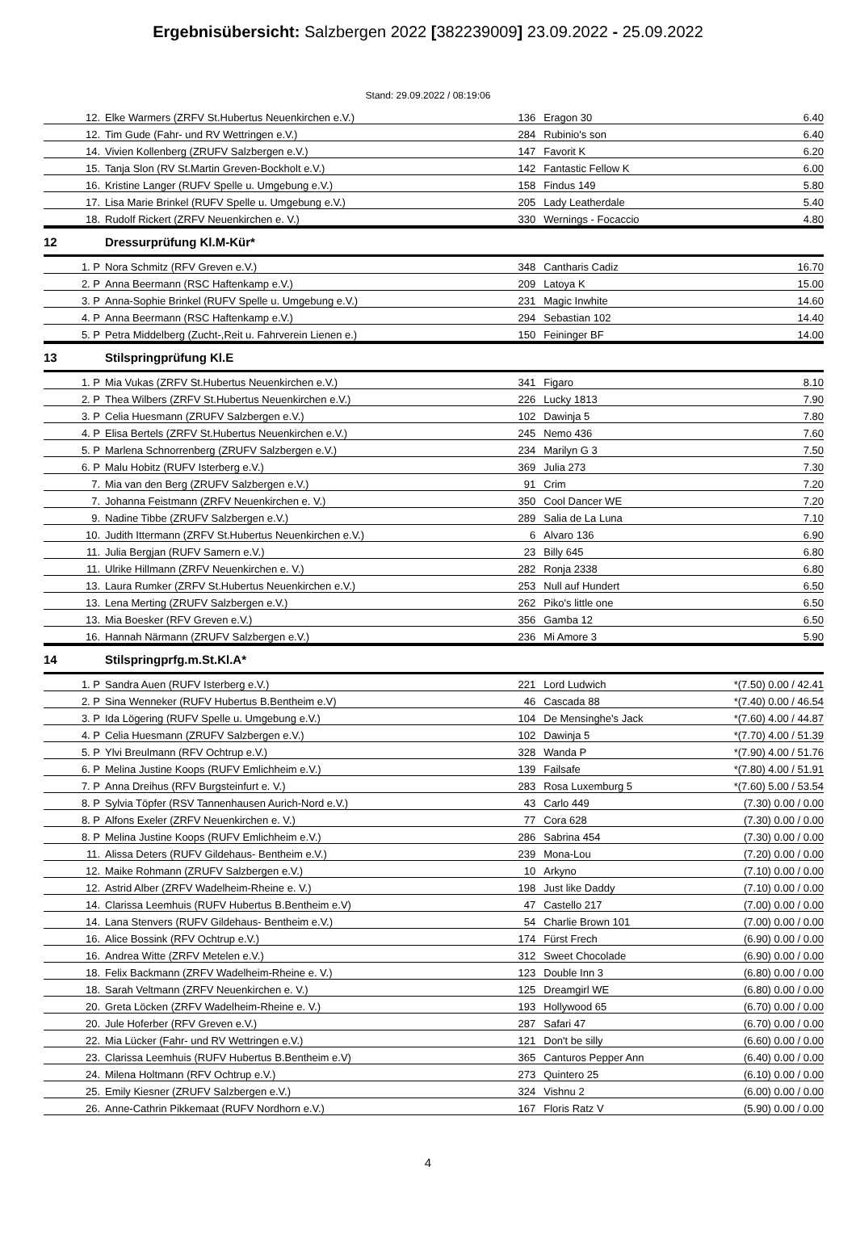Ergebnisübersicht: Salzbergen 2022 [382239009] 23.09.2022 - 25.09.2022
Stand: 29.09.2022 / 08:19:06
| 12. | Elke Warmers (ZRFV St.Hubertus Neuenkirchen e.V.) | 136 | Eragon 30 | 6.40 |
| 12. | Tim Gude (Fahr- und RV Wettringen e.V.) | 284 | Rubinio's son | 6.40 |
| 14. | Vivien Kollenberg (ZRUFV Salzbergen e.V.) | 147 | Favorit K | 6.20 |
| 15. | Tanja Slon (RV St.Martin Greven-Bockholt e.V.) | 142 | Fantastic Fellow K | 6.00 |
| 16. | Kristine Langer (RUFV Spelle u. Umgebung e.V.) | 158 | Findus 149 | 5.80 |
| 17. | Lisa Marie Brinkel (RUFV Spelle u. Umgebung e.V.) | 205 | Lady Leatherdale | 5.40 |
| 18. | Rudolf Rickert (ZRFV Neuenkirchen e. V.) | 330 | Wernings - Focaccio | 4.80 |
| 12 | Dressurprüfung Kl.M-Kür* | | | |
| 1. P | Nora Schmitz (RFV Greven e.V.) | 348 | Cantharis Cadiz | 16.70 |
| 2. P | Anna Beermann (RSC Haftenkamp e.V.) | 209 | Latoya K | 15.00 |
| 3. P | Anna-Sophie Brinkel (RUFV Spelle u. Umgebung e.V.) | 231 | Magic Inwhite | 14.60 |
| 4. P | Anna Beermann (RSC Haftenkamp e.V.) | 294 | Sebastian 102 | 14.40 |
| 5. P | Petra Middelberg (Zucht-,Reit u. Fahrverein Lienen e.) | 150 | Feininger BF | 14.00 |
| 13 | Stilspringprüfung Kl.E | | | |
| 1. P | Mia Vukas (ZRFV St.Hubertus Neuenkirchen e.V.) | 341 | Figaro | 8.10 |
| 2. P | Thea Wilbers (ZRFV St.Hubertus Neuenkirchen e.V.) | 226 | Lucky 1813 | 7.90 |
| 3. P | Celia Huesmann (ZRUFV Salzbergen e.V.) | 102 | Dawinja 5 | 7.80 |
| 4. P | Elisa Bertels (ZRFV St.Hubertus Neuenkirchen e.V.) | 245 | Nemo 436 | 7.60 |
| 5. P | Marlena Schnorrenberg (ZRUFV Salzbergen e.V.) | 234 | Marilyn G 3 | 7.50 |
| 6. P | Malu Hobitz (RUFV Isterberg e.V.) | 369 | Julia 273 | 7.30 |
| 7. | Mia van den Berg (ZRUFV Salzbergen e.V.) | 91 | Crim | 7.20 |
| 7. | Johanna Feistmann (ZRFV Neuenkirchen e. V.) | 350 | Cool Dancer WE | 7.20 |
| 9. | Nadine Tibbe (ZRUFV Salzbergen e.V.) | 289 | Salia de La Luna | 7.10 |
| 10. | Judith Ittermann (ZRFV St.Hubertus Neuenkirchen e.V.) | 6 | Alvaro 136 | 6.90 |
| 11. | Julia Bergjan (RUFV Samern e.V.) | 23 | Billy 645 | 6.80 |
| 11. | Ulrike Hillmann (ZRFV Neuenkirchen e. V.) | 282 | Ronja 2338 | 6.80 |
| 13. | Laura Rumker (ZRFV St.Hubertus Neuenkirchen e.V.) | 253 | Null auf Hundert | 6.50 |
| 13. | Lena Merting (ZRUFV Salzbergen e.V.) | 262 | Piko's little one | 6.50 |
| 13. | Mia Boesker (RFV Greven e.V.) | 356 | Gamba 12 | 6.50 |
| 16. | Hannah Närmann (ZRUFV Salzbergen e.V.) | 236 | Mi Amore 3 | 5.90 |
| 14 | Stilspringprfg.m.St.Kl.A* | | | |
| 1. P | Sandra Auen (RUFV Isterberg e.V.) | 221 | Lord Ludwich | *(7.50) 0.00 / 42.41 |
| 2. P | Sina Wenneker (RUFV Hubertus B.Bentheim e.V) | 46 | Cascada 88 | *(7.40) 0.00 / 46.54 |
| 3. P | Ida Lögering (RUFV Spelle u. Umgebung e.V.) | 104 | De Mensinghe's Jack | *(7.60) 4.00 / 44.87 |
| 4. P | Celia Huesmann (ZRUFV Salzbergen e.V.) | 102 | Dawinja 5 | *(7.70) 4.00 / 51.39 |
| 5. P | Ylvi Breulmann (RFV Ochtrup e.V.) | 328 | Wanda P | *(7.90) 4.00 / 51.76 |
| 6. P | Melina Justine Koops (RUFV Emlichheim e.V.) | 139 | Failsafe | *(7.80) 4.00 / 51.91 |
| 7. P | Anna Dreihus (RFV Burgsteinfurt e. V.) | 283 | Rosa Luxemburg 5 | *(7.60) 5.00 / 53.54 |
| 8. P | Sylvia Töpfer (RSV Tannenhausen Aurich-Nord e.V.) | 43 | Carlo 449 | (7.30) 0.00 / 0.00 |
| 8. P | Alfons Exeler (ZRFV Neuenkirchen e. V.) | 77 | Cora 628 | (7.30) 0.00 / 0.00 |
| 8. P | Melina Justine Koops (RUFV Emlichheim e.V.) | 286 | Sabrina 454 | (7.30) 0.00 / 0.00 |
| 11. | Alissa Deters (RUFV Gildehaus- Bentheim e.V.) | 239 | Mona-Lou | (7.20) 0.00 / 0.00 |
| 12. | Maike Rohmann (ZRUFV Salzbergen e.V.) | 10 | Arkyno | (7.10) 0.00 / 0.00 |
| 12. | Astrid Alber (ZRFV Wadelheim-Rheine e. V.) | 198 | Just like Daddy | (7.10) 0.00 / 0.00 |
| 14. | Clarissa Leemhuis (RUFV Hubertus B.Bentheim e.V) | 47 | Castello 217 | (7.00) 0.00 / 0.00 |
| 14. | Lana Stenvers (RUFV Gildehaus- Bentheim e.V.) | 54 | Charlie Brown 101 | (7.00) 0.00 / 0.00 |
| 16. | Alice Bossink (RFV Ochtrup e.V.) | 174 | Fürst Frech | (6.90) 0.00 / 0.00 |
| 16. | Andrea Witte (ZRFV Metelen e.V.) | 312 | Sweet Chocolade | (6.90) 0.00 / 0.00 |
| 18. | Felix Backmann (ZRFV Wadelheim-Rheine e. V.) | 123 | Double Inn 3 | (6.80) 0.00 / 0.00 |
| 18. | Sarah Veltmann (ZRFV Neuenkirchen e. V.) | 125 | Dreamgirl WE | (6.80) 0.00 / 0.00 |
| 20. | Greta Löcken (ZRFV Wadelheim-Rheine e. V.) | 193 | Hollywood 65 | (6.70) 0.00 / 0.00 |
| 20. | Jule Hoferber (RFV Greven e.V.) | 287 | Safari 47 | (6.70) 0.00 / 0.00 |
| 22. | Mia Lücker (Fahr- und RV Wettringen e.V.) | 121 | Don't be silly | (6.60) 0.00 / 0.00 |
| 23. | Clarissa Leemhuis (RUFV Hubertus B.Bentheim e.V) | 365 | Canturos Pepper Ann | (6.40) 0.00 / 0.00 |
| 24. | Milena Holtmann (RFV Ochtrup e.V.) | 273 | Quintero 25 | (6.10) 0.00 / 0.00 |
| 25. | Emily Kiesner (ZRUFV Salzbergen e.V.) | 324 | Vishnu 2 | (6.00) 0.00 / 0.00 |
| 26. | Anne-Cathrin Pikkemaat (RUFV Nordhorn e.V.) | 167 | Floris Ratz V | (5.90) 0.00 / 0.00 |
4